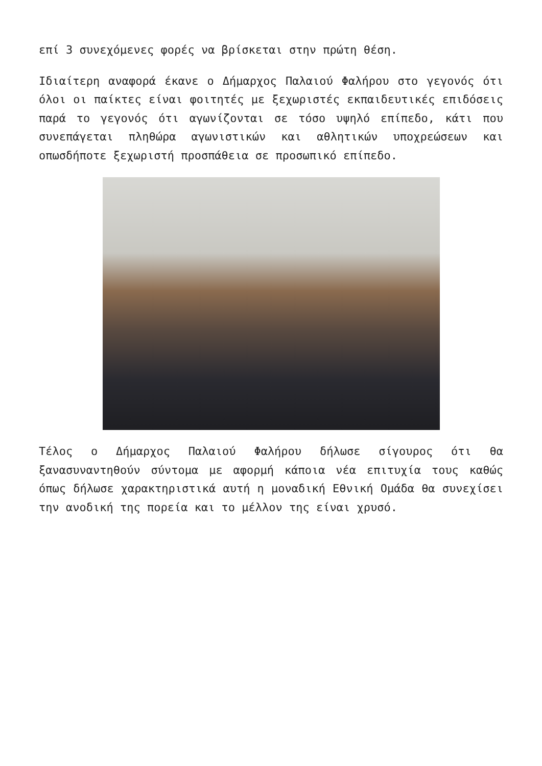επί 3 συνεχόμενες φορές να βρίσκεται στην πρώτη θέση.
Ιδιαίτερη αναφορά έκανε ο Δήμαρχος Παλαιού Φαλήρου στο γεγονός ότι όλοι οι παίκτες είναι φοιτητές με ξεχωριστές εκπαιδευτικές επιδόσεις παρά το γεγονός ότι αγωνίζονται σε τόσο υψηλό επίπεδο, κάτι που συνεπάγεται πληθώρα αγωνιστικών και αθλητικών υποχρεώσεων και οπωσδήποτε ξεχωριστή προσπάθεια σε προσωπικό επίπεδο.
Τέλος ο Δήμαρχος Παλαιού Φαλήρου δήλωσε σίγουρος ότι θα ξανασυναντηθούν σύντομα με αφορμή κάποια νέα επιτυχία τους καθώς όπως δήλωσε χαρακτηριστικά αυτή η μοναδική Εθνική Ομάδα θα συνεχίσει την ανοδική της πορεία και το μέλλον της είναι χρυσό.